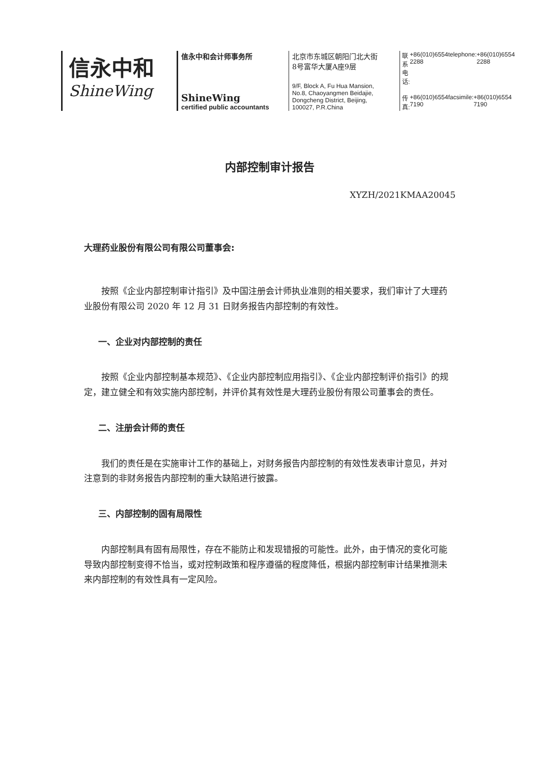信永中和
ShineWing
信永中和会计师事务所
ShineWing
certified public accountants
北京市东城区朝阳门北大街
8号富华大厦A座9层
9/F, Block A, Fu Hua Mansion,
No.8, Chaoyangmen Beidajie,
Dongcheng District, Beijing,
100027, P.R.China
联系电话: +86(010)6554 2288 telephone: +86(010)6554 2288
传真: +86(010)6554 7190 facsimile: +86(010)6554 7190
内部控制审计报告
XYZH/2021KMAA20045
大理药业股份有限公司有限公司董事会:
按照《企业内部控制审计指引》及中国注册会计师执业准则的相关要求，我们审计了大理药业股份有限公司 2020 年 12 月 31 日财务报告内部控制的有效性。
一、企业对内部控制的责任
按照《企业内部控制基本规范》、《企业内部控制应用指引》、《企业内部控制评价指引》的规定，建立健全和有效实施内部控制，并评价其有效性是大理药业股份有限公司董事会的责任。
二、注册会计师的责任
我们的责任是在实施审计工作的基础上，对财务报告内部控制的有效性发表审计意见，并对注意到的非财务报告内部控制的重大缺陷进行披露。
三、内部控制的固有局限性
内部控制具有固有局限性，存在不能防止和发现错报的可能性。此外，由于情况的变化可能导致内部控制变得不恰当，或对控制政策和程序遵循的程度降低，根据内部控制审计结果推测未来内部控制的有效性具有一定风险。